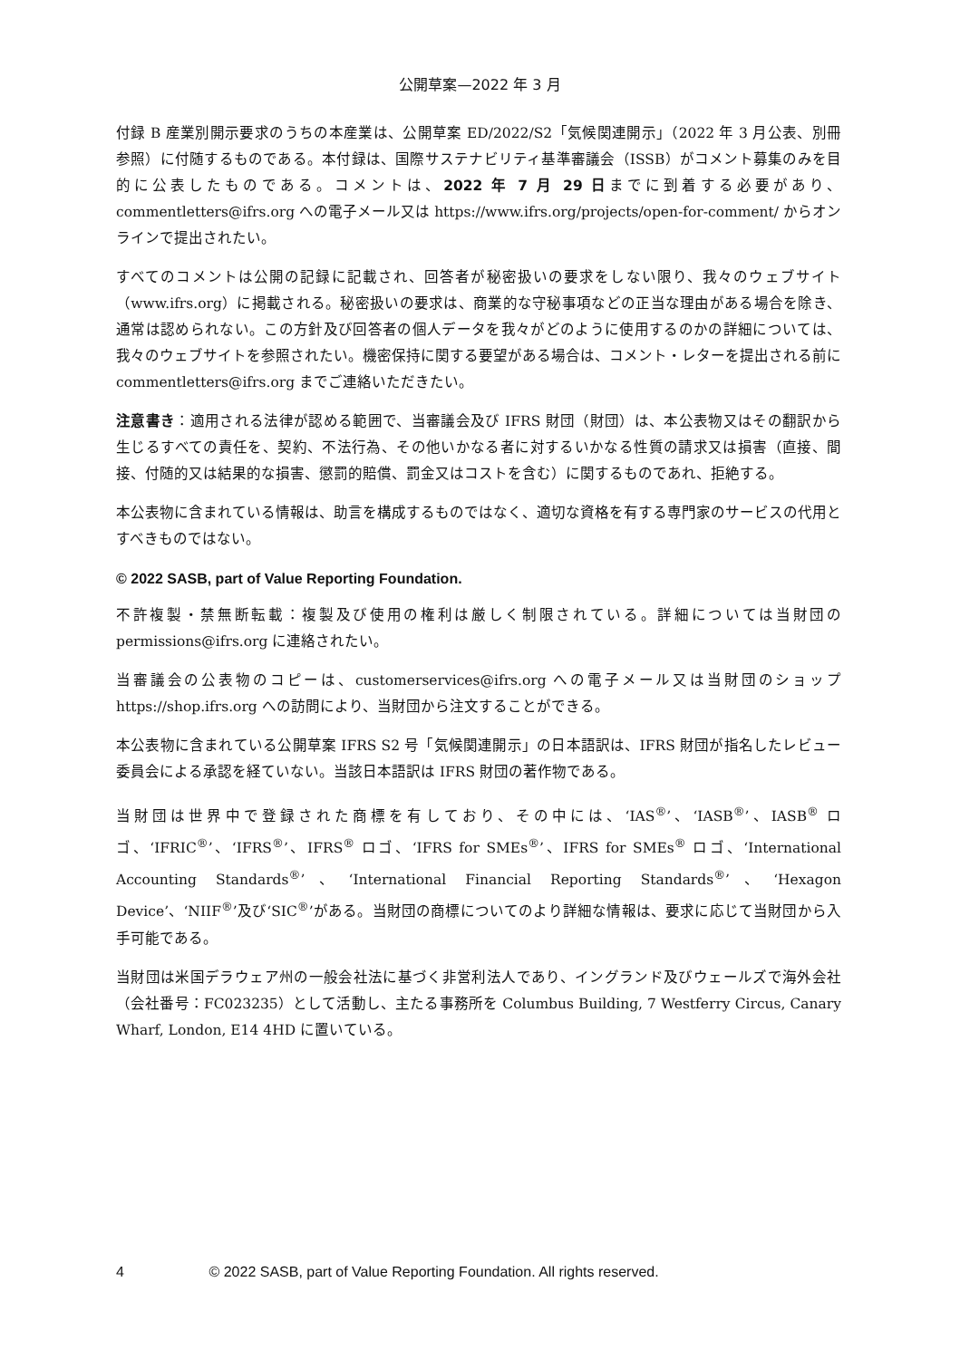公開草案—2022 年 3 月
付録 B 産業別開示要求のうちの本産業は、公開草案 ED/2022/S2「気候関連開示」（2022 年 3 月公表、別冊参照）に付随するものである。本付録は、国際サステナビリティ基準審議会（ISSB）がコメント募集のみを目的に公表したものである。コメントは、2022 年 7 月 29 日までに到着する必要があり、commentletters@ifrs.org への電子メール又は https://www.ifrs.org/projects/open-for-comment/ からオンラインで提出されたい。
すべてのコメントは公開の記録に記載され、回答者が秘密扱いの要求をしない限り、我々のウェブサイト（www.ifrs.org）に掲載される。秘密扱いの要求は、商業的な守秘事項などの正当な理由がある場合を除き、通常は認められない。この方針及び回答者の個人データを我々がどのように使用するのかの詳細については、我々のウェブサイトを参照されたい。機密保持に関する要望がある場合は、コメント・レターを提出される前に commentletters@ifrs.org までご連絡いただきたい。
注意書き：適用される法律が認める範囲で、当審議会及び IFRS 財団（財団）は、本公表物又はその翻訳から生じるすべての責任を、契約、不法行為、その他いかなる者に対するいかなる性質の請求又は損害（直接、間接、付随的又は結果的な損害、懲罰的賠償、罰金又はコストを含む）に関するものであれ、拒絶する。
本公表物に含まれている情報は、助言を構成するものではなく、適切な資格を有する専門家のサービスの代用とすべきものではない。
© 2022 SASB, part of Value Reporting Foundation.
不許複製・禁無断転載：複製及び使用の権利は厳しく制限されている。詳細については当財団の permissions@ifrs.org に連絡されたい。
当審議会の公表物のコピーは、customerservices@ifrs.org への電子メール又は当財団のショップ https://shop.ifrs.org への訪問により、当財団から注文することができる。
本公表物に含まれている公開草案 IFRS S2 号「気候関連開示」の日本語訳は、IFRS 財団が指名したレビュー委員会による承認を経ていない。当該日本語訳は IFRS 財団の著作物である。
当財団は世界中で登録された商標を有しており、その中には、‘IAS<sup>®</sup>’、‘IASB<sup>®</sup>’、IASB<sup>®</sup> ロゴ、‘IFRIC<sup>®</sup>’、‘IFRS<sup>®</sup>’、IFRS<sup>®</sup> ロゴ、‘IFRS for SMEs<sup>®</sup>’、IFRS for SMEs<sup>®</sup> ロゴ、‘International Accounting Standards<sup>®</sup>’、‘International Financial Reporting Standards<sup>®</sup>’、‘Hexagon Device’、‘NIIF<sup>®</sup>’及び‘SIC<sup>®</sup>’がある。当財団の商標についてのより詳細な情報は、要求に応じて当財団から入手可能である。
当財団は米国デラウェア州の一般会社法に基づく非営利法人であり、イングランド及びウェールズで海外会社（会社番号：FC023235）として活動し、主たる事務所を Columbus Building, 7 Westferry Circus, Canary Wharf, London, E14 4HD に置いている。
4 © 2022 SASB, part of Value Reporting Foundation. All rights reserved.